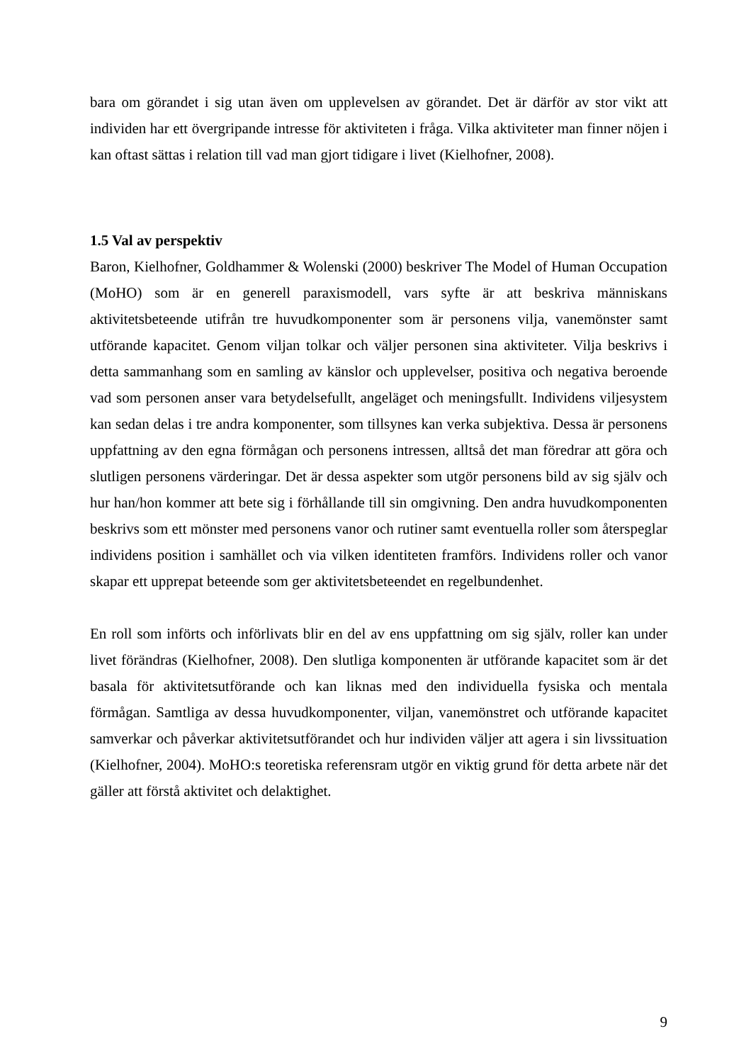bara om görandet i sig utan även om upplevelsen av görandet. Det är därför av stor vikt att individen har ett övergripande intresse för aktiviteten i fråga. Vilka aktiviteter man finner nöjen i kan oftast sättas i relation till vad man gjort tidigare i livet (Kielhofner, 2008).
1.5 Val av perspektiv
Baron, Kielhofner, Goldhammer & Wolenski (2000) beskriver The Model of Human Occupation (MoHO) som är en generell paraxismodell, vars syfte är att beskriva människans aktivitetsbeteende utifrån tre huvudkomponenter som är personens vilja, vanemönster samt utförande kapacitet. Genom viljan tolkar och väljer personen sina aktiviteter. Vilja beskrivs i detta sammanhang som en samling av känslor och upplevelser, positiva och negativa beroende vad som personen anser vara betydelsefullt, angeläget och meningsfullt. Individens viljesystem kan sedan delas i tre andra komponenter, som tillsynes kan verka subjektiva. Dessa är personens uppfattning av den egna förmågan och personens intressen, alltså det man föredrar att göra och slutligen personens värderingar. Det är dessa aspekter som utgör personens bild av sig själv och hur han/hon kommer att bete sig i förhållande till sin omgivning. Den andra huvudkomponenten beskrivs som ett mönster med personens vanor och rutiner samt eventuella roller som återspeglar individens position i samhället och via vilken identiteten framförs. Individens roller och vanor skapar ett upprepat beteende som ger aktivitetsbeteendet en regelbundenhet.
En roll som införts och införlivats blir en del av ens uppfattning om sig själv, roller kan under livet förändras (Kielhofner, 2008). Den slutliga komponenten är utförande kapacitet som är det basala för aktivitetsutförande och kan liknas med den individuella fysiska och mentala förmågan. Samtliga av dessa huvudkomponenter, viljan, vanemönstret och utförande kapacitet samverkar och påverkar aktivitetsutförandet och hur individen väljer att agera i sin livssituation (Kielhofner, 2004). MoHO:s teoretiska referensram utgör en viktig grund för detta arbete när det gäller att förstå aktivitet och delaktighet.
9